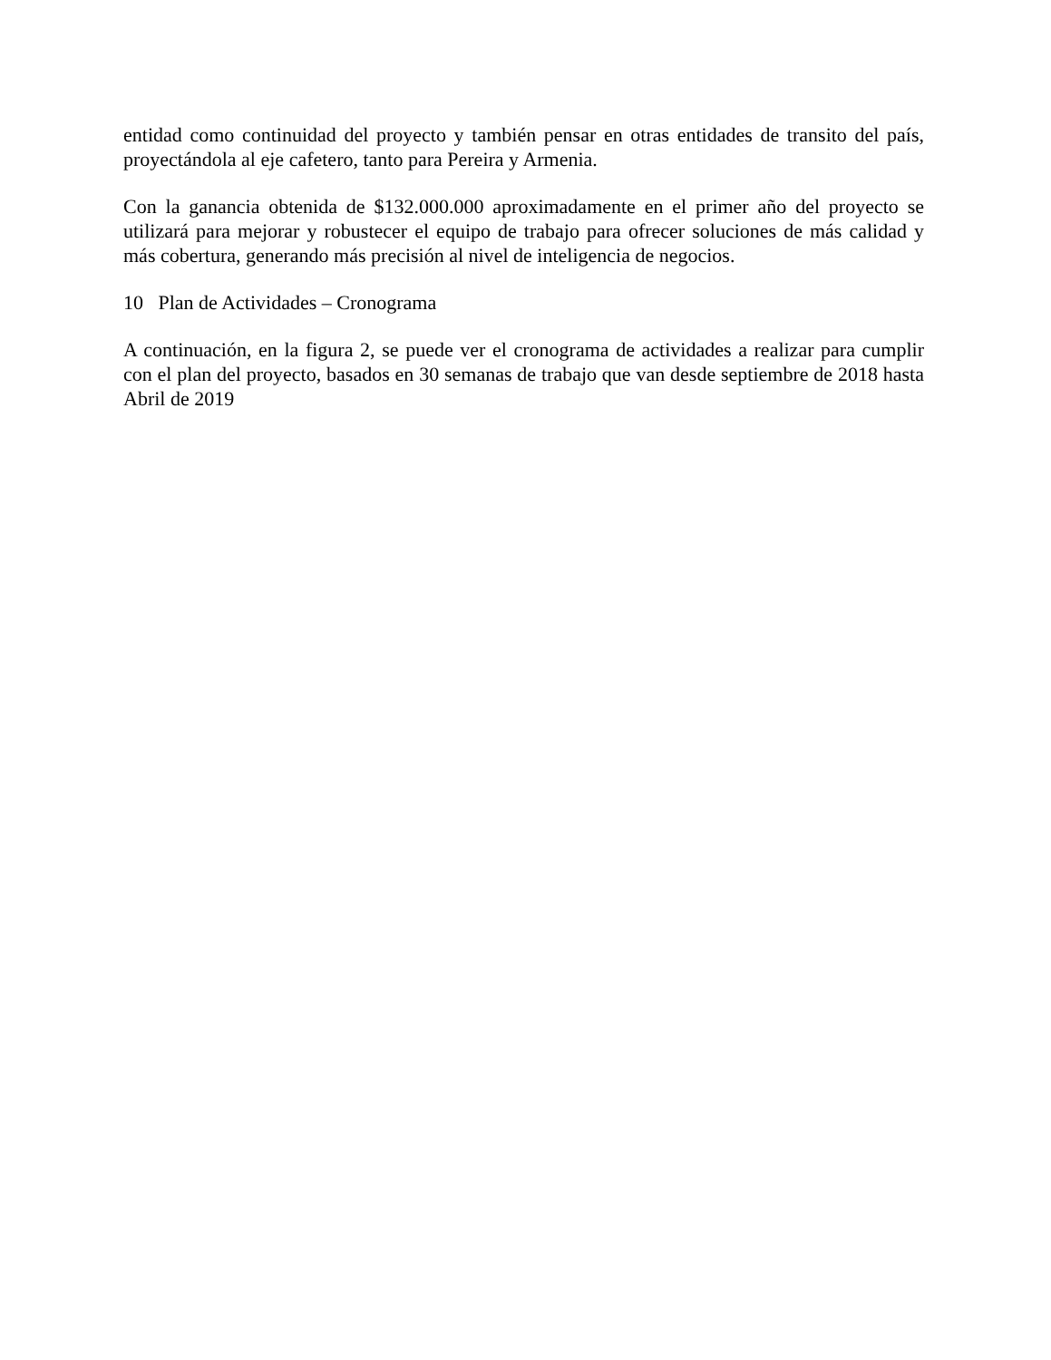entidad como continuidad del proyecto y también pensar en otras entidades de transito del país, proyectándola al eje cafetero, tanto para Pereira y Armenia.
Con la ganancia obtenida de $132.000.000 aproximadamente en el primer año del proyecto se utilizará para mejorar y robustecer el equipo de trabajo para ofrecer soluciones de más calidad y más cobertura, generando más precisión al nivel de inteligencia de negocios.
10 Plan de Actividades – Cronograma
A continuación, en la figura 2, se puede ver el cronograma de actividades a realizar para cumplir con el plan del proyecto, basados en 30 semanas de trabajo que van desde septiembre de 2018 hasta Abril de 2019